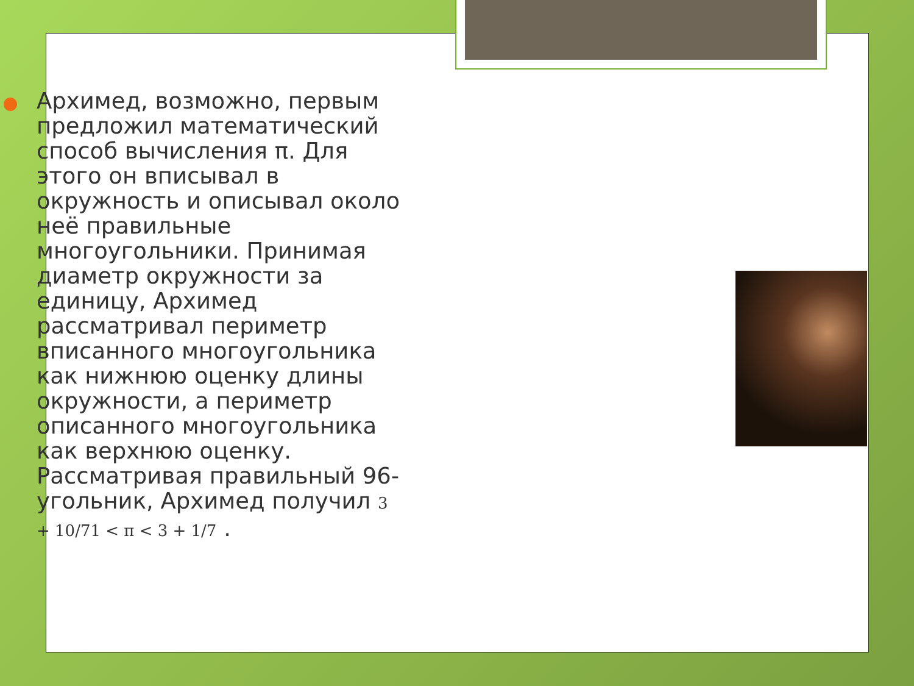Архимед, возможно, первым предложил математический способ вычисления π. Для этого он вписывал в окружность и описывал около неё правильные многоугольники. Принимая диаметр окружности за единицу, Архимед рассматривал периметр вписанного многоугольника как нижнюю оценку длины окружности, а периметр описанного многоугольника как верхнюю оценку. Рассматривая правильный 96-угольник, Архимед получил 3 + 10/71 < π < 3 + 1/7 .